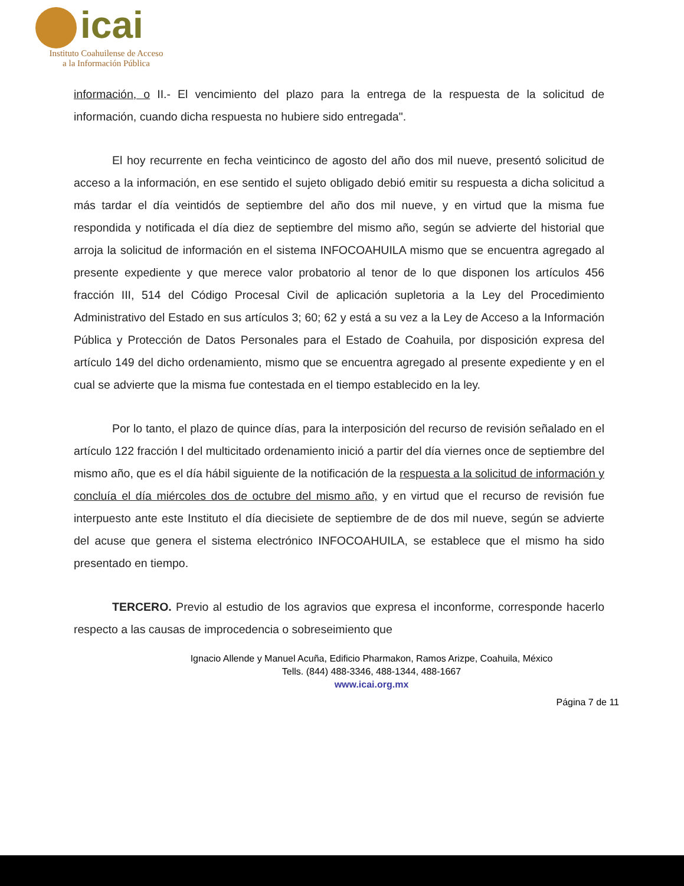icai
Instituto Coahuilense de Acceso
a la Información Pública
información, o II.- El vencimiento del plazo para la entrega de la respuesta de la solicitud de información, cuando dicha respuesta no hubiere sido entregada".
El hoy recurrente en fecha veinticinco de agosto del año dos mil nueve, presentó solicitud de acceso a la información, en ese sentido el sujeto obligado debió emitir su respuesta a dicha solicitud a más tardar el día veintidós de septiembre del año dos mil nueve, y en virtud que la misma fue respondida y notificada el día diez de septiembre del mismo año, según se advierte del historial que arroja la solicitud de información en el sistema INFOCOAHUILA mismo que se encuentra agregado al presente expediente y que merece valor probatorio al tenor de lo que disponen los artículos 456 fracción III, 514 del Código Procesal Civil de aplicación supletoria a la Ley del Procedimiento Administrativo del Estado en sus artículos 3; 60; 62 y está a su vez a la Ley de Acceso a la Información Pública y Protección de Datos Personales para el Estado de Coahuila, por disposición expresa del artículo 149 del dicho ordenamiento, mismo que se encuentra agregado al presente expediente y en el cual se advierte que la misma fue contestada en el tiempo establecido en la ley.
Por lo tanto, el plazo de quince días, para la interposición del recurso de revisión señalado en el artículo 122 fracción I del multicitado ordenamiento inició a partir del día viernes once de septiembre del mismo año, que es el día hábil siguiente de la notificación de la respuesta a la solicitud de información y concluía el día miércoles dos de octubre del mismo año, y en virtud que el recurso de revisión fue interpuesto ante este Instituto el día diecisiete de septiembre de de dos mil nueve, según se advierte del acuse que genera el sistema electrónico INFOCOAHUILA, se establece que el mismo ha sido presentado en tiempo.
TERCERO. Previo al estudio de los agravios que expresa el inconforme, corresponde hacerlo respecto a las causas de improcedencia o sobreseimiento que
Ignacio Allende y Manuel Acuña, Edificio Pharmakon, Ramos Arizpe, Coahuila, México
Tells. (844) 488-3346, 488-1344, 488-1667
www.icai.org.mx
Página 7 de 11